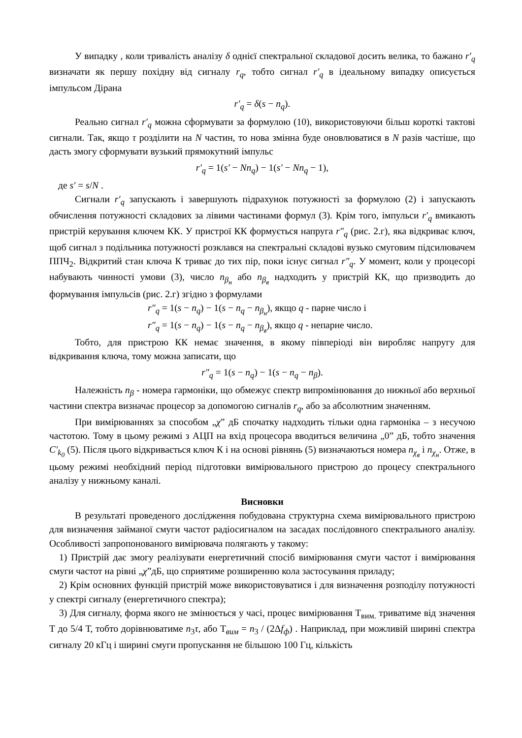У випадку , коли тривалість аналізу δ однієї спектральної складової досить велика, то бажано r′<sub>q</sub> визначати як першу похідну від сигналу r<sub>q</sub>, тобто сигнал r′<sub>q</sub> в ідеальному випадку описується імпульсом Дірана
r′<sub>q</sub> = δ(s − n<sub>q</sub>).
Реально сигнал r′<sub>q</sub> можна сформувати за формулою (10), використовуючи більш короткі тактові сигнали. Так, якщо τ розділити на N частин, то нова змінна буде оновлюватися в N разів частіше, що дасть змогу сформувати вузький прямокутний імпульс
r′<sub>q</sub> = 1(s′ − Nn<sub>q</sub>) − 1(s′ − Nn<sub>q</sub> − 1),
де s′ = s/N .
Сигнали r′<sub>q</sub> запускають і завершують підрахунок потужності за формулою (2) і запускають обчислення потужності складових за лівими частинами формул (3). Крім того, імпульси r′<sub>q</sub> вмикають пристрій керування ключем КК. У пристрої КК формується напруга r″<sub>q</sub> (рис. 2.г), яка відкриває ключ, щоб сигнал з подільника потужності розклався на спектральні складові вузько смуговим підсилювачем ППЧ<sub>2</sub>. Відкритий стан ключа К триває до тих пір, поки існує сигнал r″<sub>q</sub>. У момент, коли у процесорі набувають чинності умови (3), число n<sub>β<sub>н</sub></sub> або n<sub>β<sub>в</sub></sub> надходить у пристрій КК, що призводить до формування імпульсів (рис. 2.г) згідно з формулами
r″<sub>q</sub> = 1(s − n<sub>q</sub>) − 1(s − n<sub>q</sub> − n<sub>β<sub>н</sub></sub>), якщо q - парне число і
r″<sub>q</sub> = 1(s − n<sub>q</sub>) − 1(s − n<sub>q</sub> − n<sub>β<sub>в</sub></sub>), якщо q - непарне число.
Тобто, для пристрою КК немає значення, в якому півперіоді він виробляє напругу для відкривання ключа, тому можна записати, що
r″<sub>q</sub> = 1(s − n<sub>q</sub>) − 1(s − n<sub>q</sub> − n<sub>β</sub>).
Належність n<sub>β</sub> - номера гармоніки, що обмежує спектр випромінювання до нижньої або верхньої частини спектра визначає процесор за допомогою сигналів r<sub>q</sub>, або за абсолютним значенням.
При вимірюваннях за способом „χ” дБ спочатку надходить тільки одна гармоніка – з несучою частотою. Тому в цьому режимі з АЦП на вхід процесора вводиться величина „0” дБ, тобто значення C′<sub>k<sub>0</sub></sub> (5). Після цього відкривається ключ К і на основі рівнянь (5) визначаються номера n<sub>χ<sub>в</sub></sub> і n<sub>χ<sub>н</sub></sub>. Отже, в цьому режимі необхідний період підготовки вимірювального пристрою до процесу спектрального аналізу у нижньому каналі.
Висновки
В результаті проведеного дослідження побудована структурна схема вимірювального пристрою для визначення займаної смуги частот радіосигналом на засадах послідовного спектрального аналізу. Особливості запропонованого вимірювача полягають у такому:
1) Пристрій дає змогу реалізувати енергетичний спосіб вимірювання смуги частот і вимірювання смуги частот на рівні „χ”дБ, що сприятиме розширенню кола застосування приладу;
2) Крім основних функцій пристрій може використовуватися і для визначення розподілу потужності у спектрі сигналу (енергетичного спектра);
3) Для сигналу, форма якого не змінюється у часі, процес вимірювання Т<sub>вим.</sub> триватиме від значення Т до 5/4 Т, тобто дорівнюватиме n<sub>3</sub>τ, або Т<sub>вим</sub> = n<sub>3</sub> / (2Δf<sub>ф</sub>) . Наприклад, при можливій ширині спектра сигналу 20 кГц і ширині смуги пропускання не більшою 100 Гц, кількість